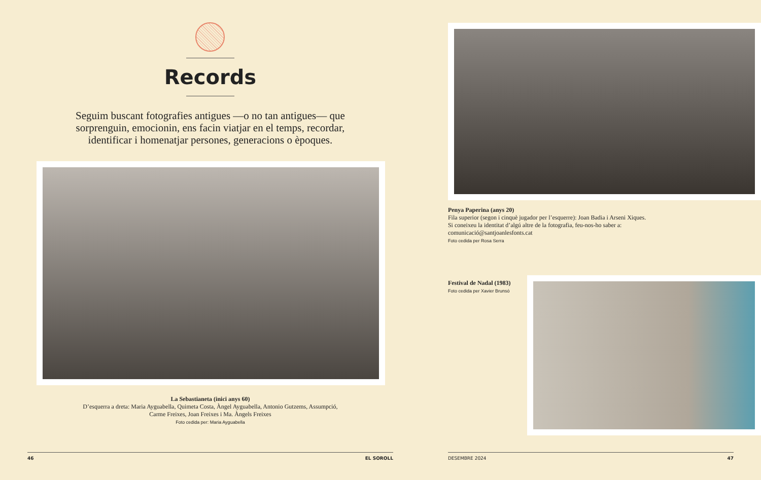Records
Seguim buscant fotografies antigues —o no tan antigues— que sorprenguin, emocionin, ens facin viatjar en el temps, recordar, identificar i homenatjar persones, generacions o èpoques.
La Sebastianeta (inici anys 60)
D’esquerra a dreta: Maria Ayguabella, Quimeta Costa, Àngel Ayguabella, Antonio Gutzems, Assumpció, Carme Freixes, Joan Freixes i Ma. Àngels Freixes
Foto cedida per: Maria Ayguabella
46 EL SOROLL
Penya Paperina (anys 20)
Fila superior (segon i cinquè jugador per l’esquerre): Joan Badia i Arseni Xiques.
Si coneixeu la identitat d’algú altre de la fotografia, feu-nos-ho saber a:
comunicació@santjoanlesfonts.cat
Foto cedida per Rosa Serra
Festival de Nadal (1983)
Foto cedida per Xavier Brunsó
DESEMBRE 2024 47